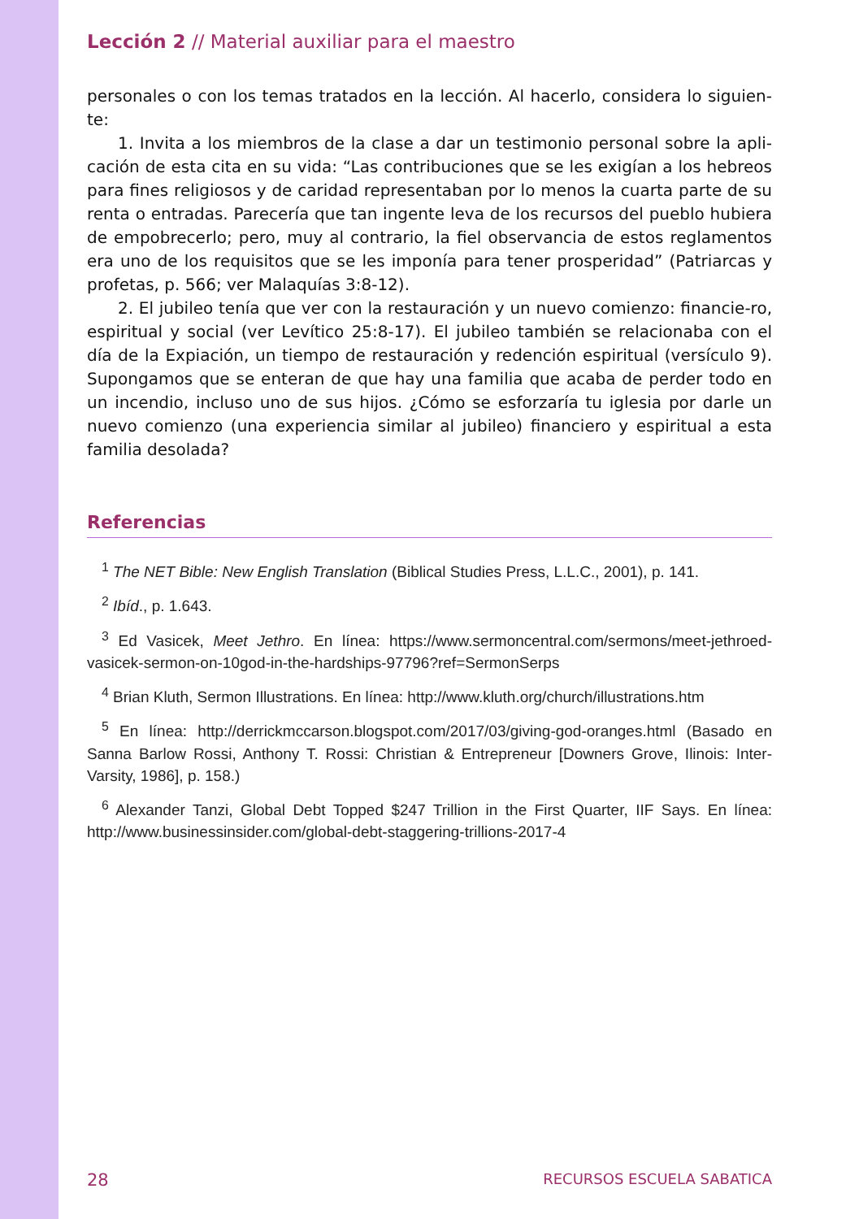Lección 2 // Material auxiliar para el maestro
personales o con los temas tratados en la lección. Al hacerlo, considera lo siguien-te:
1. Invita a los miembros de la clase a dar un testimonio personal sobre la apli-cación de esta cita en su vida: “Las contribuciones que se les exigían a los hebreos para fines religiosos y de caridad representaban por lo menos la cuarta parte de su renta o entradas. Parecería que tan ingente leva de los recursos del pueblo hubiera de empobrecerlo; pero, muy al contrario, la fiel observancia de estos reglamentos era uno de los requisitos que se les imponía para tener prosperidad” (Patriarcas y profetas, p. 566; ver Malaquías 3:8-12).
2. El jubileo tenía que ver con la restauración y un nuevo comienzo: financie-ro, espiritual y social (ver Levítico 25:8-17). El jubileo también se relacionaba con el día de la Expiación, un tiempo de restauración y redención espiritual (versículo 9). Supongamos que se enteran de que hay una familia que acaba de perder todo en un incendio, incluso uno de sus hijos. ¿Cómo se esforzaría tu iglesia por darle un nuevo comienzo (una experiencia similar al jubileo) financiero y espiritual a esta familia desolada?
Referencias
<sup>1</sup> The NET Bible: New English Translation (Biblical Studies Press, L.L.C., 2001), p. 141.
<sup>2</sup> Ibíd., p. 1.643.
<sup>3</sup> Ed Vasicek, Meet Jethro. En línea: https://www.sermoncentral.com/sermons/meet-jethroed-vasicek-sermon-on-10god-in-the-hardships-97796?ref=SermonSerps
<sup>4</sup> Brian Kluth, Sermon Illustrations. En línea: http://www.kluth.org/church/illustrations.htm
<sup>5</sup> En línea: http://derrickmccarson.blogspot.com/2017/03/giving-god-oranges.html (Basado en Sanna Barlow Rossi, Anthony T. Rossi: Christian & Entrepreneur [Downers Grove, Ilinois: Inter-Varsity, 1986], p. 158.)
<sup>6</sup> Alexander Tanzi, Global Debt Topped $247 Trillion in the First Quarter, IIF Says. En línea: http://www.businessinsider.com/global-debt-staggering-trillions-2017-4
28 RECURSOS ESCUELA SABATICA